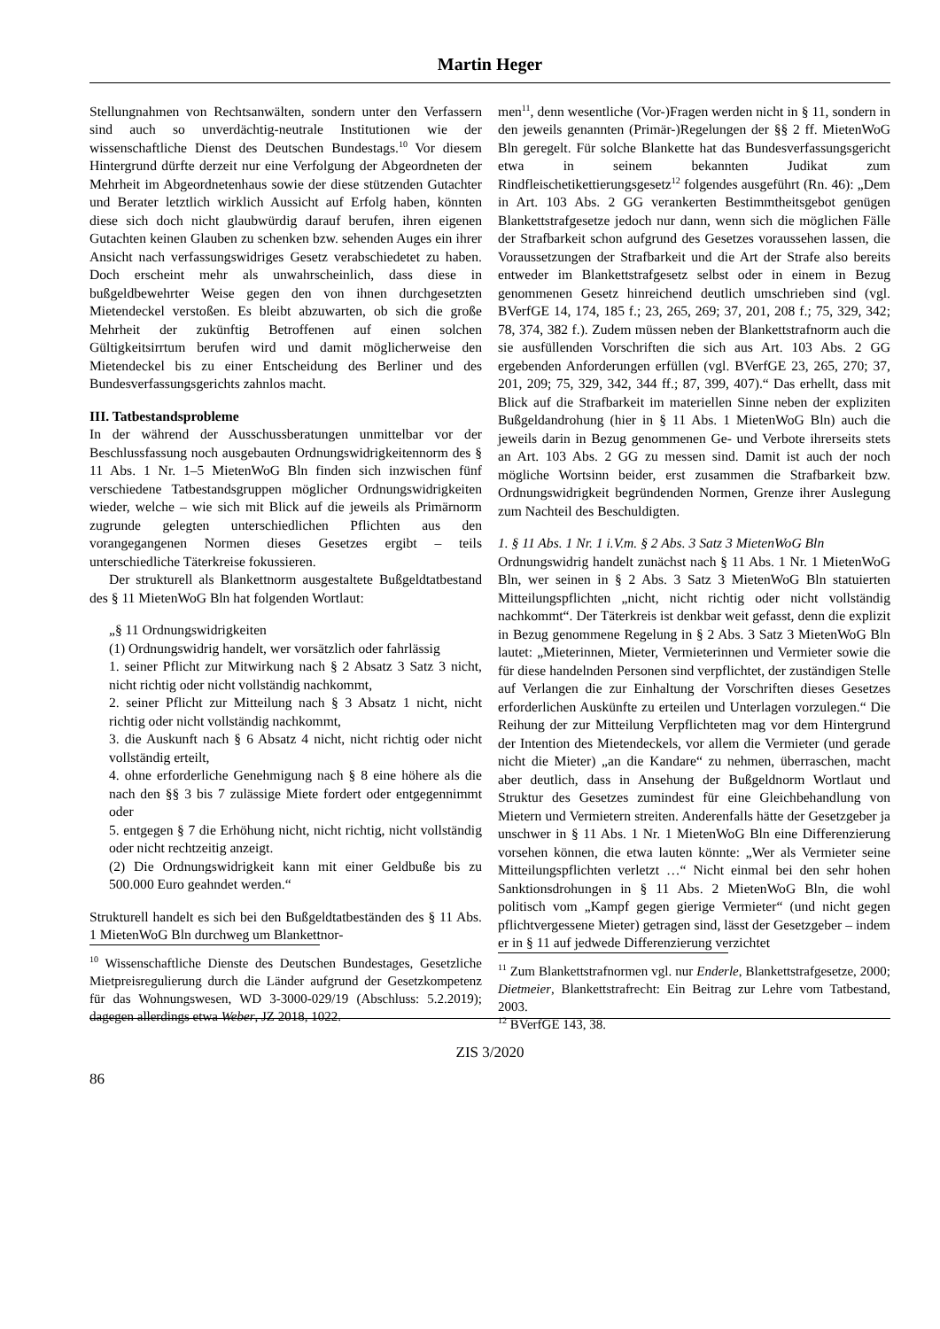Martin Heger
Stellungnahmen von Rechtsanwälten, sondern unter den Verfassern sind auch so unverdächtig-neutrale Institutionen wie der wissenschaftliche Dienst des Deutschen Bundestags.<sup>10</sup> Vor diesem Hintergrund dürfte derzeit nur eine Verfolgung der Abgeordneten der Mehrheit im Abgeordnetenhaus sowie der diese stützenden Gutachter und Berater letztlich wirklich Aussicht auf Erfolg haben, könnten diese sich doch nicht glaubwürdig darauf berufen, ihren eigenen Gutachten keinen Glauben zu schenken bzw. sehenden Auges ein ihrer Ansicht nach verfassungswidriges Gesetz verabschiedetet zu haben. Doch erscheint mehr als unwahrscheinlich, dass diese in bußgeldbewehrter Weise gegen den von ihnen durchgesetzten Mietendeckel verstoßen. Es bleibt abzuwarten, ob sich die große Mehrheit der zukünftig Betroffenen auf einen solchen Gültigkeitsirrtum berufen wird und damit möglicherweise den Mietendeckel bis zu einer Entscheidung des Berliner und des Bundesverfassungsgerichts zahnlos macht.
III. Tatbestandsprobleme
In der während der Ausschussberatungen unmittelbar vor der Beschlussfassung noch ausgebauten Ordnungswidrigkeitennorm des § 11 Abs. 1 Nr. 1–5 MietenWoG Bln finden sich inzwischen fünf verschiedene Tatbestandsgruppen möglicher Ordnungswidrigkeiten wieder, welche – wie sich mit Blick auf die jeweils als Primärnorm zugrunde gelegten unterschiedlichen Pflichten aus den vorangegangenen Normen dieses Gesetzes ergibt – teils unterschiedliche Täterkreise fokussieren.
Der strukturell als Blankettnorm ausgestaltete Bußgeldtatbestand des § 11 MietenWoG Bln hat folgenden Wortlaut:
„§ 11 Ordnungswidrigkeiten
(1) Ordnungswidrig handelt, wer vorsätzlich oder fahrlässig
1. seiner Pflicht zur Mitwirkung nach § 2 Absatz 3 Satz 3 nicht, nicht richtig oder nicht vollständig nachkommt,
2. seiner Pflicht zur Mitteilung nach § 3 Absatz 1 nicht, nicht richtig oder nicht vollständig nachkommt,
3. die Auskunft nach § 6 Absatz 4 nicht, nicht richtig oder nicht vollständig erteilt,
4. ohne erforderliche Genehmigung nach § 8 eine höhere als die nach den §§ 3 bis 7 zulässige Miete fordert oder entgegennimmt oder
5. entgegen § 7 die Erhöhung nicht, nicht richtig, nicht vollständig oder nicht rechtzeitig anzeigt.
(2) Die Ordnungswidrigkeit kann mit einer Geldbuße bis zu 500.000 Euro geahndet werden.“
Strukturell handelt es sich bei den Bußgeldtatbeständen des § 11 Abs. 1 MietenWoG Bln durchweg um Blankettnor-
<sup>10</sup> Wissenschaftliche Dienste des Deutschen Bundestages, Gesetzliche Mietpreisregulierung durch die Länder aufgrund der Gesetzkompetenz für das Wohnungswesen, WD 3-3000-029/19 (Abschluss: 5.2.2019); dagegen allerdings etwa Weber, JZ 2018, 1022.
men<sup>11</sup>, denn wesentliche (Vor-)Fragen werden nicht in § 11, sondern in den jeweils genannten (Primär-)Regelungen der §§ 2 ff. MietenWoG Bln geregelt. Für solche Blankette hat das Bundesverfassungsgericht etwa in seinem bekannten Judikat zum Rindfleischetikettierungsgesetz<sup>12</sup> folgendes ausgeführt (Rn. 46): „Dem in Art. 103 Abs. 2 GG verankerten Bestimmtheitsgebot genügen Blankettstrafgesetze jedoch nur dann, wenn sich die möglichen Fälle der Strafbarkeit schon aufgrund des Gesetzes voraussehen lassen, die Voraussetzungen der Strafbarkeit und die Art der Strafe also bereits entweder im Blankettstrafgesetz selbst oder in einem in Bezug genommenen Gesetz hinreichend deutlich umschrieben sind (vgl. BVerfGE 14, 174, 185 f.; 23, 265, 269; 37, 201, 208 f.; 75, 329, 342; 78, 374, 382 f.). Zudem müssen neben der Blankettstrafnorm auch die sie ausfüllenden Vorschriften die sich aus Art. 103 Abs. 2 GG ergebenden Anforderungen erfüllen (vgl. BVerfGE 23, 265, 270; 37, 201, 209; 75, 329, 342, 344 ff.; 87, 399, 407).“ Das erhellt, dass mit Blick auf die Strafbarkeit im materiellen Sinne neben der expliziten Bußgeldandrohung (hier in § 11 Abs. 1 MietenWoG Bln) auch die jeweils darin in Bezug genommenen Ge- und Verbote ihrerseits stets an Art. 103 Abs. 2 GG zu messen sind. Damit ist auch der noch mögliche Wortsinn beider, erst zusammen die Strafbarkeit bzw. Ordnungswidrigkeit begründenden Normen, Grenze ihrer Auslegung zum Nachteil des Beschuldigten.
1. § 11 Abs. 1 Nr. 1 i.V.m. § 2 Abs. 3 Satz 3 MietenWoG Bln
Ordnungswidrig handelt zunächst nach § 11 Abs. 1 Nr. 1 MietenWoG Bln, wer seinen in § 2 Abs. 3 Satz 3 MietenWoG Bln statuierten Mitteilungspflichten „nicht, nicht richtig oder nicht vollständig nachkommt“. Der Täterkreis ist denkbar weit gefasst, denn die explizit in Bezug genommene Regelung in § 2 Abs. 3 Satz 3 MietenWoG Bln lautet: „Mieterinnen, Mieter, Vermieterinnen und Vermieter sowie die für diese handelnden Personen sind verpflichtet, der zuständigen Stelle auf Verlangen die zur Einhaltung der Vorschriften dieses Gesetzes erforderlichen Auskünfte zu erteilen und Unterlagen vorzulegen.“ Die Reihung der zur Mitteilung Verpflichteten mag vor dem Hintergrund der Intention des Mietendeckels, vor allem die Vermieter (und gerade nicht die Mieter) „an die Kandare“ zu nehmen, überraschen, macht aber deutlich, dass in Ansehung der Bußgeldnorm Wortlaut und Struktur des Gesetzes zumindest für eine Gleichbehandlung von Mietern und Vermietern streiten. Anderenfalls hätte der Gesetzgeber ja unschwer in § 11 Abs. 1 Nr. 1 MietenWoG Bln eine Differenzierung vorsehen können, die etwa lauten könnte: „Wer als Vermieter seine Mitteilungspflichten verletzt …“ Nicht einmal bei den sehr hohen Sanktionsdrohungen in § 11 Abs. 2 MietenWoG Bln, die wohl politisch vom „Kampf gegen gierige Vermieter“ (und nicht gegen pflichtvergessene Mieter) getragen sind, lässt der Gesetzgeber – indem er in § 11 auf jedwede Differenzierung verzichtet
<sup>11</sup> Zum Blankettstrafnormen vgl. nur Enderle, Blankettstrafgesetze, 2000; Dietmeier, Blankettstrafrecht: Ein Beitrag zur Lehre vom Tatbestand, 2003.
<sup>12</sup> BVerfGE 143, 38.
ZIS 3/2020
86